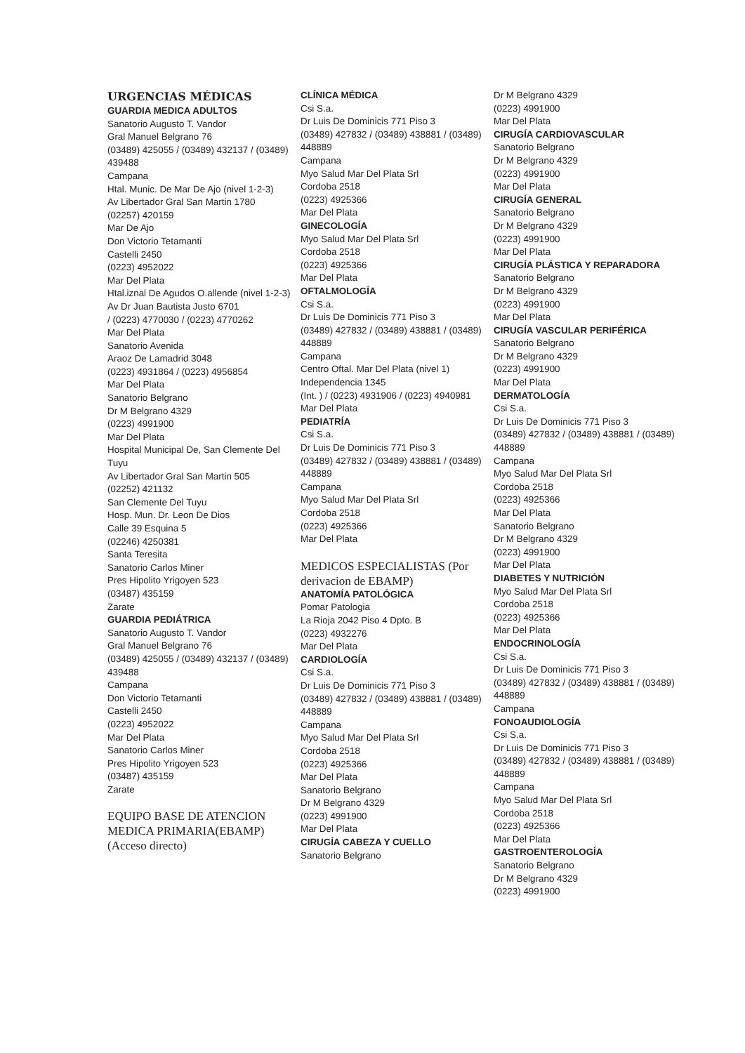URGENCIAS MÉDICAS
GUARDIA MEDICA ADULTOS
Sanatorio Augusto T. Vandor
Gral Manuel Belgrano 76
(03489) 425055 / (03489) 432137 / (03489) 439488
Campana
Htal. Munic. De Mar De Ajo (nivel 1-2-3)
Av Libertador Gral San Martin 1780
(02257) 420159
Mar De Ajo
Don Victorio Tetamanti
Castelli 2450
(0223) 4952022
Mar Del Plata
Htal.iznal De Agudos O.allende (nivel 1-2-3)
Av Dr Juan Bautista Justo 6701
/ (0223) 4770030 / (0223) 4770262
Mar Del Plata
Sanatorio Avenida
Araoz De Lamadrid 3048
(0223) 4931864 / (0223) 4956854
Mar Del Plata
Sanatorio Belgrano
Dr M Belgrano 4329
(0223) 4991900
Mar Del Plata
Hospital Municipal De, San Clemente Del Tuyu
Av Libertador Gral San Martin 505
(02252) 421132
San Clemente Del Tuyu
Hosp. Mun. Dr. Leon De Dios
Calle 39 Esquina 5
(02246) 4250381
Santa Teresita
Sanatorio Carlos Miner
Pres Hipolito Yrigoyen 523
(03487) 435159
Zarate
GUARDIA PEDIÁTRICA
Sanatorio Augusto T. Vandor
Gral Manuel Belgrano 76
(03489) 425055 / (03489) 432137 / (03489) 439488
Campana
Don Victorio Tetamanti
Castelli 2450
(0223) 4952022
Mar Del Plata
Sanatorio Carlos Miner
Pres Hipolito Yrigoyen 523
(03487) 435159
Zarate
EQUIPO BASE DE ATENCION MEDICA PRIMARIA(EBAMP) (Acceso directo)
CLÍNICA MÉDICA
Csi S.a.
Dr Luis De Dominicis 771 Piso 3
(03489) 427832 / (03489) 438881 / (03489) 448889
Campana
Myo Salud Mar Del Plata Srl
Cordoba 2518
(0223) 4925366
Mar Del Plata
GINECOLOGÍA
Myo Salud Mar Del Plata Srl
Cordoba 2518
(0223) 4925366
Mar Del Plata
OFTALMOLOGÍA
Csi S.a.
Dr Luis De Dominicis 771 Piso 3
(03489) 427832 / (03489) 438881 / (03489) 448889
Campana
Centro Oftal. Mar Del Plata (nivel 1)
Independencia 1345
(Int. ) / (0223) 4931906 / (0223) 4940981
Mar Del Plata
PEDIATRÍA
Csi S.a.
Dr Luis De Dominicis 771 Piso 3
(03489) 427832 / (03489) 438881 / (03489) 448889
Campana
Myo Salud Mar Del Plata Srl
Cordoba 2518
(0223) 4925366
Mar Del Plata
MEDICOS ESPECIALISTAS (Por derivacion de EBAMP)
ANATOMÍA PATOLÓGICA
Pomar Patologia
La Rioja 2042 Piso 4 Dpto. B
(0223) 4932276
Mar Del Plata
CARDIOLOGÍA
Csi S.a.
Dr Luis De Dominicis 771 Piso 3
(03489) 427832 / (03489) 438881 / (03489) 448889
Campana
Myo Salud Mar Del Plata Srl
Cordoba 2518
(0223) 4925366
Mar Del Plata
Sanatorio Belgrano
Dr M Belgrano 4329
(0223) 4991900
Mar Del Plata
CIRUGÍA CABEZA Y CUELLO
Sanatorio Belgrano
Dr M Belgrano 4329
(0223) 4991900
Mar Del Plata
CIRUGÍA CARDIOVASCULAR
Sanatorio Belgrano
Dr M Belgrano 4329
(0223) 4991900
Mar Del Plata
CIRUGÍA GENERAL
Sanatorio Belgrano
Dr M Belgrano 4329
(0223) 4991900
Mar Del Plata
CIRUGÍA PLÁSTICA Y REPARADORA
Sanatorio Belgrano
Dr M Belgrano 4329
(0223) 4991900
Mar Del Plata
CIRUGÍA VASCULAR PERIFÉRICA
Sanatorio Belgrano
Dr M Belgrano 4329
(0223) 4991900
Mar Del Plata
DERMATOLOGÍA
Csi S.a.
Dr Luis De Dominicis 771 Piso 3
(03489) 427832 / (03489) 438881 / (03489) 448889
Campana
Myo Salud Mar Del Plata Srl
Cordoba 2518
(0223) 4925366
Mar Del Plata
Sanatorio Belgrano
Dr M Belgrano 4329
(0223) 4991900
Mar Del Plata
DIABETES Y NUTRICIÓN
Myo Salud Mar Del Plata Srl
Cordoba 2518
(0223) 4925366
Mar Del Plata
ENDOCRINOLOGÍA
Csi S.a.
Dr Luis De Dominicis 771 Piso 3
(03489) 427832 / (03489) 438881 / (03489) 448889
Campana
FONOAUDIOLOGÍA
Csi S.a.
Dr Luis De Dominicis 771 Piso 3
(03489) 427832 / (03489) 438881 / (03489) 448889
Campana
Myo Salud Mar Del Plata Srl
Cordoba 2518
(0223) 4925366
Mar Del Plata
GASTROENTEROLOGÍA
Sanatorio Belgrano
Dr M Belgrano 4329
(0223) 4991900